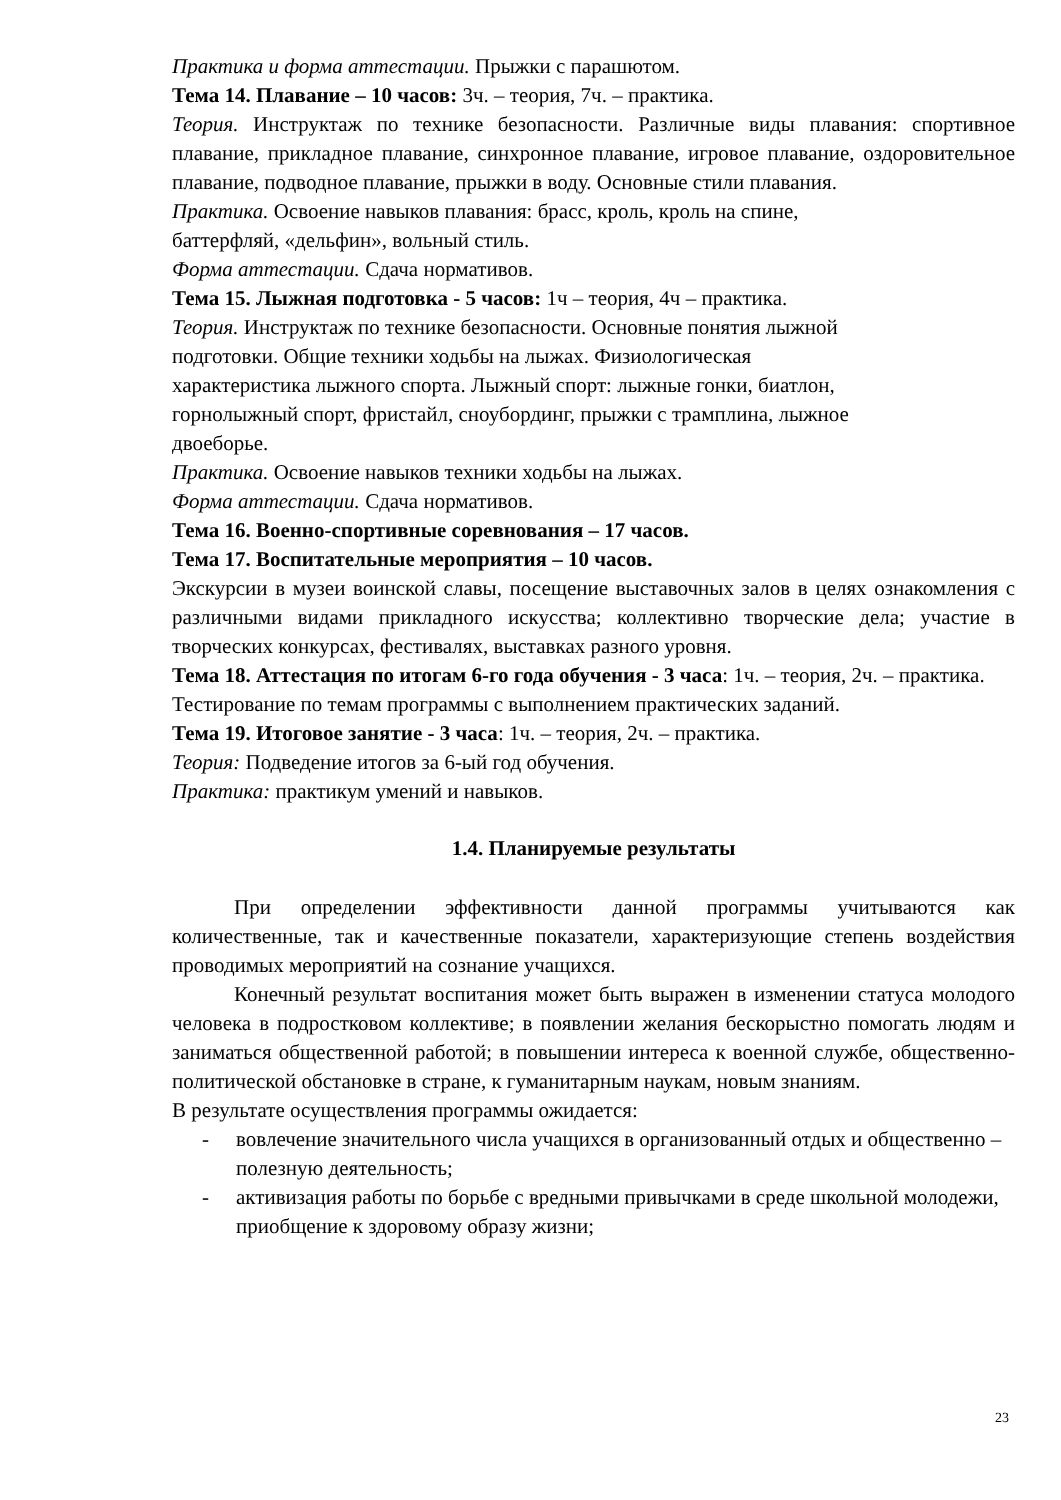Практика и форма аттестации. Прыжки с парашютом.
Тема 14. Плавание – 10 часов: 3ч. – теория, 7ч. – практика.
Теория. Инструктаж по технике безопасности. Различные виды плавания: спортивное плавание, прикладное плавание, синхронное плавание, игровое плавание, оздоровительное плавание, подводное плавание, прыжки в воду. Основные стили плавания.
Практика. Освоение навыков плавания: брасс, кроль, кроль на спине,
баттерфляй, «дельфин», вольный стиль.
Форма аттестации. Сдача нормативов.
Тема 15. Лыжная подготовка - 5 часов: 1ч – теория, 4ч – практика.
Теория. Инструктаж по технике безопасности. Основные понятия лыжной
подготовки. Общие техники ходьбы на лыжах. Физиологическая
характеристика лыжного спорта. Лыжный спорт: лыжные гонки, биатлон,
горнолыжный спорт, фристайл, сноубординг, прыжки с трамплина, лыжное
двоеборье.
Практика. Освоение навыков техники ходьбы на лыжах.
Форма аттестации. Сдача нормативов.
Тема 16. Военно-спортивные соревнования – 17 часов.
Тема 17. Воспитательные мероприятия – 10 часов.
Экскурсии в музеи воинской славы, посещение выставочных залов в целях ознакомления с различными видами прикладного искусства; коллективно творческие дела; участие в творческих конкурсах, фестивалях, выставках разного уровня.
Тема 18. Аттестация по итогам 6-го года обучения - 3 часа: 1ч. – теория, 2ч. – практика.
Тестирование по темам программы с выполнением практических заданий.
Тема 19. Итоговое занятие - 3 часа: 1ч. – теория, 2ч. – практика.
Теория: Подведение итогов за 6-ый год обучения.
Практика: практикум умений и навыков.
1.4. Планируемые результаты
При определении эффективности данной программы учитываются как количественные, так и качественные показатели, характеризующие степень воздействия проводимых мероприятий на сознание учащихся.
Конечный результат воспитания может быть выражен в изменении статуса молодого человека в подростковом коллективе; в появлении желания бескорыстно помогать людям и заниматься общественной работой; в повышении интереса к военной службе, общественно-политической обстановке в стране, к гуманитарным наукам, новым знаниям.
В результате осуществления программы ожидается:
- вовлечение значительного числа учащихся в организованный отдых и общественно – полезную деятельность;
- активизация работы по борьбе с вредными привычками в среде школьной молодежи, приобщение к здоровому образу жизни;
23